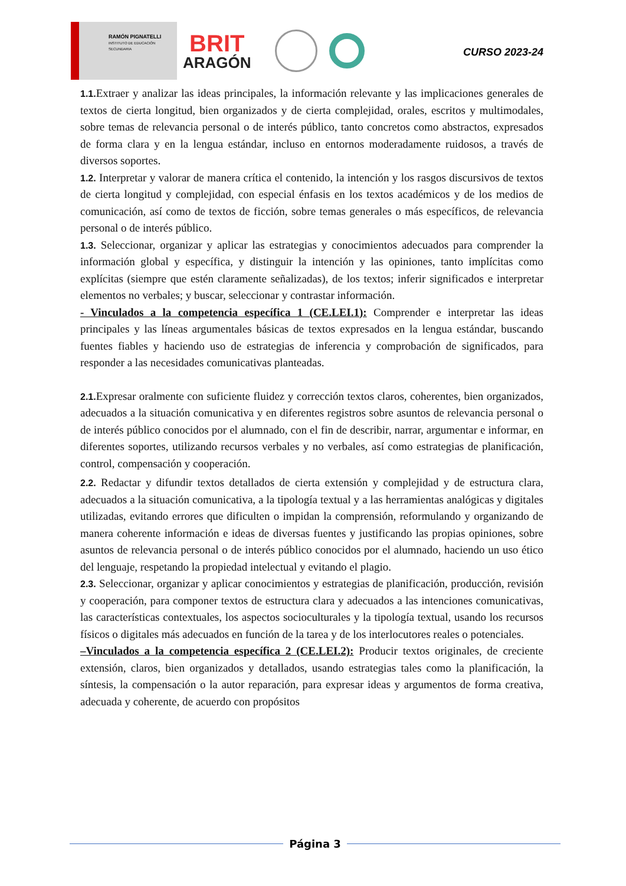RAMÓN PIGNATELLI
INSTITUTO DE EDUCACIÓN SECUNDARIA
BRIT
ARAGÓN
CURSO 2023-24
1.1. Extraer y analizar las ideas principales, la información relevante y las implicaciones generales de textos de cierta longitud, bien organizados y de cierta complejidad, orales, escritos y multimodales, sobre temas de relevancia personal o de interés público, tanto concretos como abstractos, expresados de forma clara y en la lengua estándar, incluso en entornos moderadamente ruidosos, a través de diversos soportes.
1.2. Interpretar y valorar de manera crítica el contenido, la intención y los rasgos discursivos de textos de cierta longitud y complejidad, con especial énfasis en los textos académicos y de los medios de comunicación, así como de textos de ficción, sobre temas generales o más específicos, de relevancia personal o de interés público.
1.3. Seleccionar, organizar y aplicar las estrategias y conocimientos adecuados para comprender la información global y específica, y distinguir la intención y las opiniones, tanto implícitas como explícitas (siempre que estén claramente señalizadas), de los textos; inferir significados e interpretar elementos no verbales; y buscar, seleccionar y contrastar información.
- Vinculados a la competencia específica 1 (CE.LEI.1): Comprender e interpretar las ideas principales y las líneas argumentales básicas de textos expresados en la lengua estándar, buscando fuentes fiables y haciendo uso de estrategias de inferencia y comprobación de significados, para responder a las necesidades comunicativas planteadas.
2.1. Expresar oralmente con suficiente fluidez y corrección textos claros, coherentes, bien organizados, adecuados a la situación comunicativa y en diferentes registros sobre asuntos de relevancia personal o de interés público conocidos por el alumnado, con el fin de describir, narrar, argumentar e informar, en diferentes soportes, utilizando recursos verbales y no verbales, así como estrategias de planificación, control, compensación y cooperación.
2.2. Redactar y difundir textos detallados de cierta extensión y complejidad y de estructura clara, adecuados a la situación comunicativa, a la tipología textual y a las herramientas analógicas y digitales utilizadas, evitando errores que dificulten o impidan la comprensión, reformulando y organizando de manera coherente información e ideas de diversas fuentes y justificando las propias opiniones, sobre asuntos de relevancia personal o de interés público conocidos por el alumnado, haciendo un uso ético del lenguaje, respetando la propiedad intelectual y evitando el plagio.
2.3. Seleccionar, organizar y aplicar conocimientos y estrategias de planificación, producción, revisión y cooperación, para componer textos de estructura clara y adecuados a las intenciones comunicativas, las características contextuales, los aspectos socioculturales y la tipología textual, usando los recursos físicos o digitales más adecuados en función de la tarea y de los interlocutores reales o potenciales.
–Vinculados a la competencia específica 2 (CE.LEI.2): Producir textos originales, de creciente extensión, claros, bien organizados y detallados, usando estrategias tales como la planificación, la síntesis, la compensación o la autor reparación, para expresar ideas y argumentos de forma creativa, adecuada y coherente, de acuerdo con propósitos
Página 3